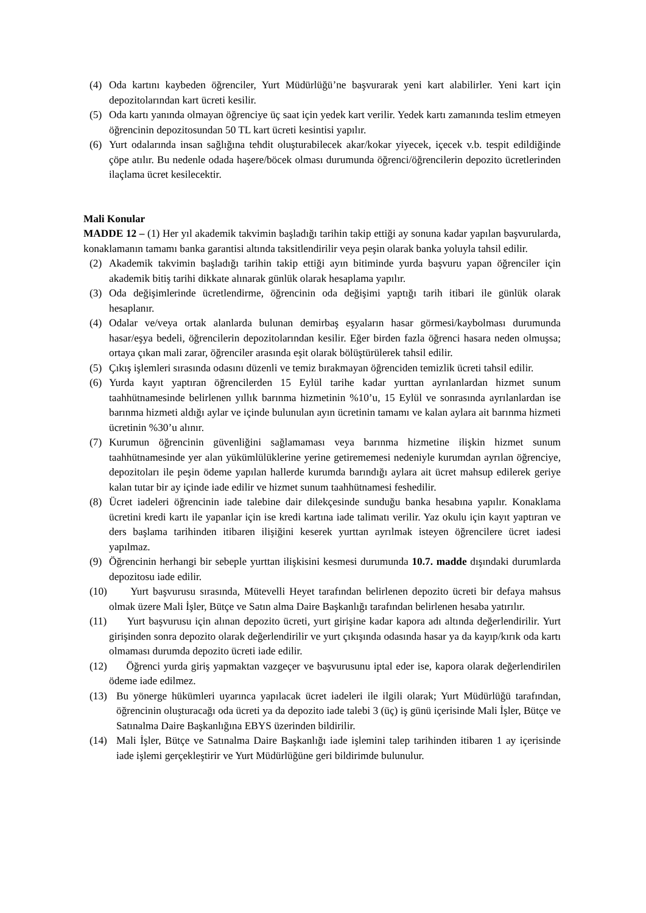(4) Oda kartını kaybeden öğrenciler, Yurt Müdürlüğü’ne başvurarak yeni kart alabilirler. Yeni kart için depozitolarından kart ücreti kesilir.
(5) Oda kartı yanında olmayan öğrenciye üç saat için yedek kart verilir. Yedek kartı zamanında teslim etmeyen öğrencinin depozitosundan 50 TL kart ücreti kesintisi yapılır.
(6) Yurt odalarında insan sağlığına tehdit oluşturabilecek akar/kokar yiyecek, içecek v.b. tespit edildiğinde çöpe atılır. Bu nedenle odada haşere/böcek olması durumunda öğrenci/öğrencilerin depozito ücretlerinden ilaçlama ücret kesilecektir.
Mali Konular
MADDE 12 – (1) Her yıl akademik takvimin başladığı tarihin takip ettiği ay sonuna kadar yapılan başvurularda, konaklamanın tamamı banka garantisi altında taksitlendirilir veya peşin olarak banka yoluyla tahsil edilir.
(2) Akademik takvimin başladığı tarihin takip ettiği ayın bitiminde yurda başvuru yapan öğrenciler için akademik bitiş tarihi dikkate alınarak günlük olarak hesaplama yapılır.
(3) Oda değişimlerinde ücretlendirme, öğrencinin oda değişimi yaptığı tarih itibari ile günlük olarak hesaplanır.
(4) Odalar ve/veya ortak alanlarda bulunan demirbaş eşyaların hasar görmesi/kaybolması durumunda hasar/eşya bedeli, öğrencilerin depozitolarından kesilir. Eğer birden fazla öğrenci hasara neden olmuşsa; ortaya çıkan mali zarar, öğrenciler arasında eşit olarak bölüştürülerek tahsil edilir.
(5) Çıkış işlemleri sırasında odasını düzenli ve temiz bırakmayan öğrenciden temizlik ücreti tahsil edilir.
(6) Yurda kayıt yaptıran öğrencilerden 15 Eylül tarihe kadar yurttan ayrılanlardan hizmet sunum taahhütnamesinde belirlenen yıllık barınma hizmetinin %10’u, 15 Eylül ve sonrasında ayrılanlardan ise barınma hizmeti aldığı aylar ve içinde bulunulan ayın ücretinin tamamı ve kalan aylara ait barınma hizmeti ücretinin %30’u alınır.
(7) Kurumun öğrencinin güvenliğini sağlamaması veya barınma hizmetine ilişkin hizmet sunum taahhütnamesinde yer alan yükümlülüklerine yerine getirememesi nedeniyle kurumdan ayrılan öğrenciye, depozitoları ile peşin ödeme yapılan hallerde kurumda barındığı aylara ait ücret mahsup edilerek geriye kalan tutar bir ay içinde iade edilir ve hizmet sunum taahhütnamesi feshedilir.
(8) Ücret iadeleri öğrencinin iade talebine dair dilekçesinde sunduğu banka hesabına yapılır. Konaklama ücretini kredi kartı ile yapanlar için ise kredi kartına iade talimatı verilir. Yaz okulu için kayıt yaptıran ve ders başlama tarihinden itibaren ilişiğini keserek yurttan ayrılmak isteyen öğrencilere ücret iadesi yapılmaz.
(9) Öğrencinin herhangi bir sebeple yurttan ilişkisini kesmesi durumunda 10.7. madde dışındaki durumlarda depozitosu iade edilir.
(10) Yurt başvurusu sırasında, Mütevelli Heyet tarafından belirlenen depozito ücreti bir defaya mahsus olmak üzere Mali İşler, Bütçe ve Satın alma Daire Başkanlığı tarafından belirlenen hesaba yatırılır.
(11) Yurt başvurusu için alınan depozito ücreti, yurt girişine kadar kapora adı altında değerlendirilir. Yurt girişinden sonra depozito olarak değerlendirilir ve yurt çıkışında odasında hasar ya da kayıp/kırık oda kartı olmaması durumda depozito ücreti iade edilir.
(12) Öğrenci yurda giriş yapmaktan vazgeçer ve başvurusunu iptal eder ise, kapora olarak değerlendirilen ödeme iade edilmez.
(13) Bu yönerge hükümleri uyarınca yapılacak ücret iadeleri ile ilgili olarak; Yurt Müdürlüğü tarafından, öğrencinin oluşturacağı oda ücreti ya da depozito iade talebi 3 (üç) iş günü içerisinde Mali İşler, Bütçe ve Satınalma Daire Başkanlığına EBYS üzerinden bildirilir.
(14) Mali İşler, Bütçe ve Satınalma Daire Başkanlığı iade işlemini talep tarihinden itibaren 1 ay içerisinde iade işlemi gerçekleştirir ve Yurt Müdürlüğüne geri bildirimde bulunulur.